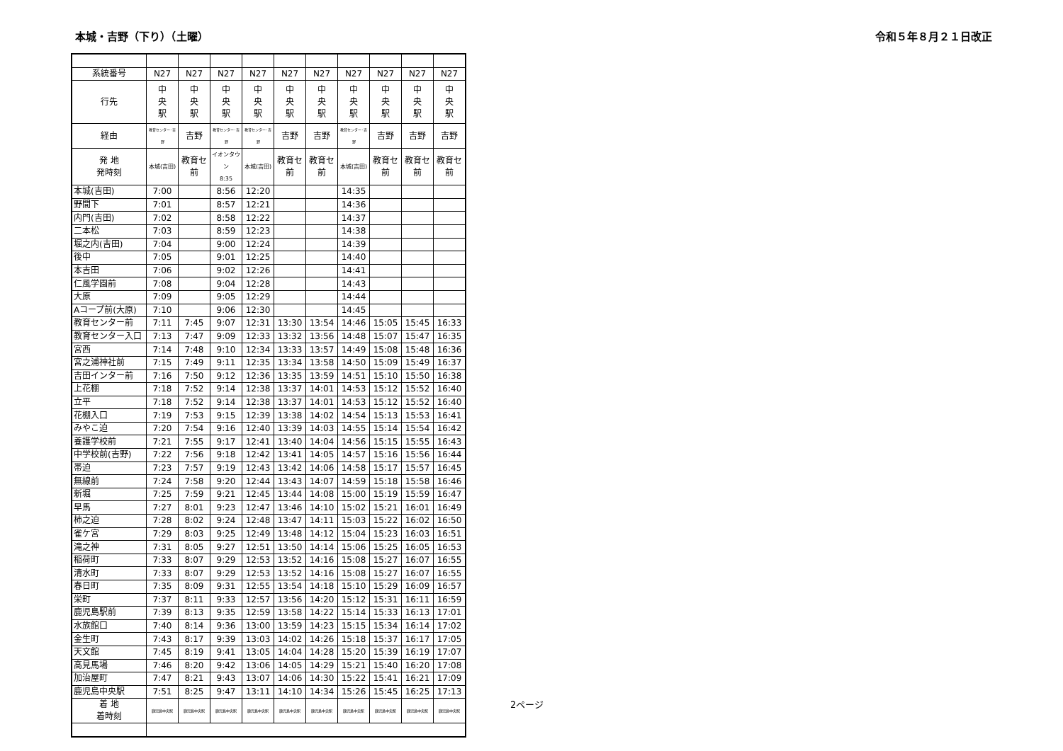本城・吉野（下り）（土曜） 令和５年８月２１日改正
| 系統番号 | N27 | N27 | N27 | N27 | N27 | N27 | N27 | N27 | N27 | N27 |
| --- | --- | --- | --- | --- | --- | --- | --- | --- | --- | --- |
| 行先 | 中 央 駅 | 中 央 駅 | 中 央 駅 | 中 央 駅 | 中 央 駅 | 中 央 駅 | 中 央 駅 | 中 央 駅 | 中 央 駅 | 中 央 駅 |
| 経由 | 教育センター･吉野 | 吉野 | 教育センター･吉野 | 教育センター･吉野 | 吉野 | 吉野 | 教育センター･吉野 | 吉野 | 吉野 | 吉野 |
| 発 地 発時刻 | 本城(吉田) | 教育セ前 | イオンタウン 8:35 | 本城(吉田) | 教育セ前 | 教育セ前 | 本城(吉田) | 教育セ前 | 教育セ前 | 教育セ前 |
| 本城(吉田) | 7:00 | | 8:56 | 12:20 | | | 14:35 | | | |
| 野間下 | 7:01 | | 8:57 | 12:21 | | | 14:36 | | | |
| 内門(吉田) | 7:02 | | 8:58 | 12:22 | | | 14:37 | | | |
| 二本松 | 7:03 | | 8:59 | 12:23 | | | 14:38 | | | |
| 堀之内(吉田) | 7:04 | | 9:00 | 12:24 | | | 14:39 | | | |
| 後中 | 7:05 | | 9:01 | 12:25 | | | 14:40 | | | |
| 本吉田 | 7:06 | | 9:02 | 12:26 | | | 14:41 | | | |
| 仁風学園前 | 7:08 | | 9:04 | 12:28 | | | 14:43 | | | |
| 大原 | 7:09 | | 9:05 | 12:29 | | | 14:44 | | | |
| Aコープ前(大原) | 7:10 | | 9:06 | 12:30 | | | 14:45 | | | |
| 教育センター前 | 7:11 | 7:45 | 9:07 | 12:31 | 13:30 | 13:54 | 14:46 | 15:05 | 15:45 | 16:33 |
| 教育センター入口 | 7:13 | 7:47 | 9:09 | 12:33 | 13:32 | 13:56 | 14:48 | 15:07 | 15:47 | 16:35 |
| 宮西 | 7:14 | 7:48 | 9:10 | 12:34 | 13:33 | 13:57 | 14:49 | 15:08 | 15:48 | 16:36 |
| 宮之浦神社前 | 7:15 | 7:49 | 9:11 | 12:35 | 13:34 | 13:58 | 14:50 | 15:09 | 15:49 | 16:37 |
| 吉田インター前 | 7:16 | 7:50 | 9:12 | 12:36 | 13:35 | 13:59 | 14:51 | 15:10 | 15:50 | 16:38 |
| 上花棚 | 7:18 | 7:52 | 9:14 | 12:38 | 13:37 | 14:01 | 14:53 | 15:12 | 15:52 | 16:40 |
| 立平 | 7:18 | 7:52 | 9:14 | 12:38 | 13:37 | 14:01 | 14:53 | 15:12 | 15:52 | 16:40 |
| 花棚入口 | 7:19 | 7:53 | 9:15 | 12:39 | 13:38 | 14:02 | 14:54 | 15:13 | 15:53 | 16:41 |
| みやこ迫 | 7:20 | 7:54 | 9:16 | 12:40 | 13:39 | 14:03 | 14:55 | 15:14 | 15:54 | 16:42 |
| 養護学校前 | 7:21 | 7:55 | 9:17 | 12:41 | 13:40 | 14:04 | 14:56 | 15:15 | 15:55 | 16:43 |
| 中学校前(吉野) | 7:22 | 7:56 | 9:18 | 12:42 | 13:41 | 14:05 | 14:57 | 15:16 | 15:56 | 16:44 |
| 帯迫 | 7:23 | 7:57 | 9:19 | 12:43 | 13:42 | 14:06 | 14:58 | 15:17 | 15:57 | 16:45 |
| 無線前 | 7:24 | 7:58 | 9:20 | 12:44 | 13:43 | 14:07 | 14:59 | 15:18 | 15:58 | 16:46 |
| 新堀 | 7:25 | 7:59 | 9:21 | 12:45 | 13:44 | 14:08 | 15:00 | 15:19 | 15:59 | 16:47 |
| 早馬 | 7:27 | 8:01 | 9:23 | 12:47 | 13:46 | 14:10 | 15:02 | 15:21 | 16:01 | 16:49 |
| 柿之迫 | 7:28 | 8:02 | 9:24 | 12:48 | 13:47 | 14:11 | 15:03 | 15:22 | 16:02 | 16:50 |
| 雀ケ宮 | 7:29 | 8:03 | 9:25 | 12:49 | 13:48 | 14:12 | 15:04 | 15:23 | 16:03 | 16:51 |
| 滝之神 | 7:31 | 8:05 | 9:27 | 12:51 | 13:50 | 14:14 | 15:06 | 15:25 | 16:05 | 16:53 |
| 稲荷町 | 7:33 | 8:07 | 9:29 | 12:53 | 13:52 | 14:16 | 15:08 | 15:27 | 16:07 | 16:55 |
| 清水町 | 7:33 | 8:07 | 9:29 | 12:53 | 13:52 | 14:16 | 15:08 | 15:27 | 16:07 | 16:55 |
| 春日町 | 7:35 | 8:09 | 9:31 | 12:55 | 13:54 | 14:18 | 15:10 | 15:29 | 16:09 | 16:57 |
| 栄町 | 7:37 | 8:11 | 9:33 | 12:57 | 13:56 | 14:20 | 15:12 | 15:31 | 16:11 | 16:59 |
| 鹿児島駅前 | 7:39 | 8:13 | 9:35 | 12:59 | 13:58 | 14:22 | 15:14 | 15:33 | 16:13 | 17:01 |
| 水族館口 | 7:40 | 8:14 | 9:36 | 13:00 | 13:59 | 14:23 | 15:15 | 15:34 | 16:14 | 17:02 |
| 金生町 | 7:43 | 8:17 | 9:39 | 13:03 | 14:02 | 14:26 | 15:18 | 15:37 | 16:17 | 17:05 |
| 天文館 | 7:45 | 8:19 | 9:41 | 13:05 | 14:04 | 14:28 | 15:20 | 15:39 | 16:19 | 17:07 |
| 高見馬場 | 7:46 | 8:20 | 9:42 | 13:06 | 14:05 | 14:29 | 15:21 | 15:40 | 16:20 | 17:08 |
| 加治屋町 | 7:47 | 8:21 | 9:43 | 13:07 | 14:06 | 14:30 | 15:22 | 15:41 | 16:21 | 17:09 |
| 鹿児島中央駅 | 7:51 | 8:25 | 9:47 | 13:11 | 14:10 | 14:34 | 15:26 | 15:45 | 16:25 | 17:13 |
| 着 地 着時刻 | 鹿児島中央駅 | 鹿児島中央駅 | 鹿児島中央駅 | 鹿児島中央駅 | 鹿児島中央駅 | 鹿児島中央駅 | 鹿児島中央駅 | 鹿児島中央駅 | 鹿児島中央駅 | 鹿児島中央駅 |
2ページ